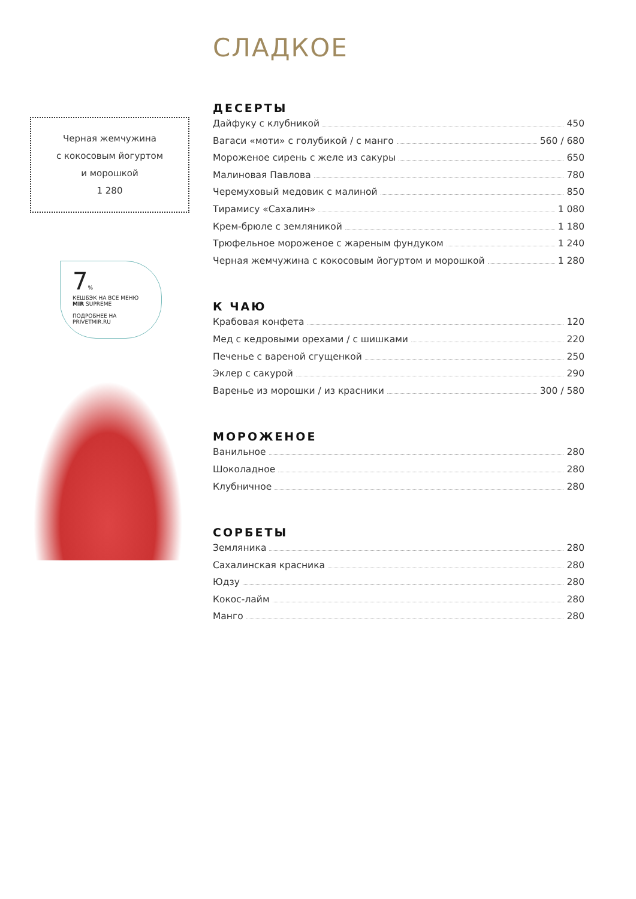Черная жемчужина
с кокосовым йогуртом
и морошкой
1 280
7%
КЕШБЭК НА ВСЕ МЕНЮ
MIR SUPREME
ПОДРОБНЕЕ НА PRIVETMIR.RU
СЛАДКОЕ
ДЕСЕРТЫ
Дайфуку с клубникой 450
Вагаси «моти» с голубикой / с манго 560 / 680
Мороженое сирень с желе из сакуры 650
Малиновая Павлова 780
Черемуховый медовик с малиной 850
Тирамису «Сахалин» 1 080
Крем-брюле с земляникой 1 180
Трюфельное мороженое с жареным фундуком 1 240
Черная жемчужина с кокосовым йогуртом и морошкой 1 280
К ЧАЮ
Крабовая конфета 120
Мед с кедровыми орехами / с шишками 220
Печенье с вареной сгущенкой 250
Эклер с сакурой 290
Варенье из морошки / из красники 300 / 580
МОРОЖЕНОЕ
Ванильное 280
Шоколадное 280
Клубничное 280
СОРБЕТЫ
Земляника 280
Сахалинская красника 280
Юдзу 280
Кокос-лайм 280
Манго 280